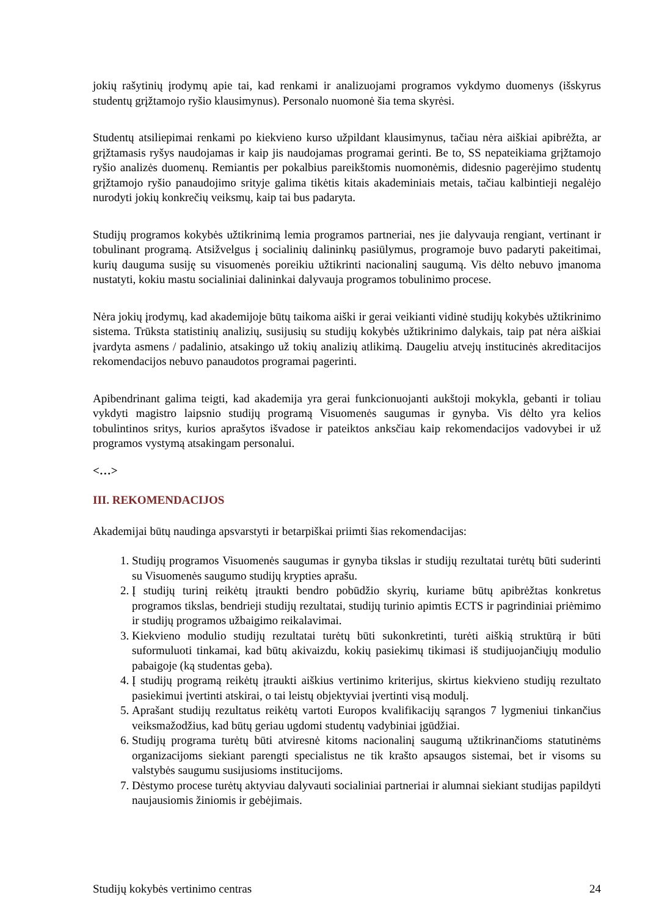jokių rašytinių įrodymų apie tai, kad renkami ir analizuojami programos vykdymo duomenys (išskyrus studentų grįžtamojo ryšio klausimynus). Personalo nuomonė šia tema skyrėsi.
Studentų atsiliepimai renkami po kiekvieno kurso užpildant klausimynus, tačiau nėra aiškiai apibrėžta, ar grįžtamasis ryšys naudojamas ir kaip jis naudojamas programai gerinti. Be to, SS nepateikiama grįžtamojo ryšio analizės duomenų. Remiantis per pokalbius pareikštomis nuomonėmis, didesnio pagerėjimo studentų grįžtamojo ryšio panaudojimo srityje galima tikėtis kitais akademiniais metais, tačiau kalbintieji negalėjo nurodyti jokių konkrečių veiksmų, kaip tai bus padaryta.
Studijų programos kokybės užtikrinimą lemia programos partneriai, nes jie dalyvauja rengiant, vertinant ir tobulinant programą. Atsižvelgus į socialinių dalininkų pasiūlymus, programoje buvo padaryti pakeitimai, kurių dauguma susiję su visuomenės poreikiu užtikrinti nacionalinį saugumą. Vis dėlto nebuvo įmanoma nustatyti, kokiu mastu socialiniai dalininkai dalyvauja programos tobulinimo procese.
Nėra jokių įrodymų, kad akademijoje būtų taikoma aiški ir gerai veikianti vidinė studijų kokybės užtikrinimo sistema. Trūksta statistinių analizių, susijusių su studijų kokybės užtikrinimo dalykais, taip pat nėra aiškiai įvardyta asmens / padalinio, atsakingo už tokių analizių atlikimą. Daugeliu atvejų institucinės akreditacijos rekomendacijos nebuvo panaudotos programai pagerinti.
Apibendrinant galima teigti, kad akademija yra gerai funkcionuojanti aukštoji mokykla, gebanti ir toliau vykdyti magistro laipsnio studijų programą Visuomenės saugumas ir gynyba. Vis dėlto yra kelios tobulintinos sritys, kurios aprašytos išvadose ir pateiktos anksčiau kaip rekomendacijos vadovybei ir už programos vystymą atsakingam personalui.
<…>
III. REKOMENDACIJOS
Akademijai būtų naudinga apsvarstyti ir betarpiškai priimti šias rekomendacijas:
1. Studijų programos Visuomenės saugumas ir gynyba tikslas ir studijų rezultatai turėtų būti suderinti su Visuomenės saugumo studijų krypties aprašu.
2. Į studijų turinį reikėtų įtraukti bendro pobūdžio skyrių, kuriame būtų apibrėžtas konkretus programos tikslas, bendrieji studijų rezultatai, studijų turinio apimtis ECTS ir pagrindiniai priėmimo ir studijų programos užbaigimo reikalavimai.
3. Kiekvieno modulio studijų rezultatai turėtų būti sukonkretinti, turėti aiškią struktūrą ir būti suformuluoti tinkamai, kad būtų akivaizdu, kokių pasiekimų tikimasi iš studijuojančiųjų modulio pabaigoje (ką studentas geba).
4. Į studijų programą reikėtų įtraukti aiškius vertinimo kriterijus, skirtus kiekvieno studijų rezultato pasiekimui įvertinti atskirai, o tai leistų objektyviai įvertinti visą modulį.
5. Aprašant studijų rezultatus reikėtų vartoti Europos kvalifikacijų sąrangos 7 lygmeniui tinkančius veiksmažodžius, kad būtų geriau ugdomi studentų vadybiniai įgūdžiai.
6. Studijų programa turėtų būti atviresnė kitoms nacionalinį saugumą užtikrinančioms statutinėms organizacijoms siekiant parengti specialistus ne tik krašto apsaugos sistemai, bet ir visoms su valstybės saugumu susijusioms institucijoms.
7. Dėstymo procese turėtų aktyviau dalyvauti socialiniai partneriai ir alumnai siekiant studijas papildyti naujausiomis žiniomis ir gebėjimais.
Studijų kokybės vertinimo centras 24